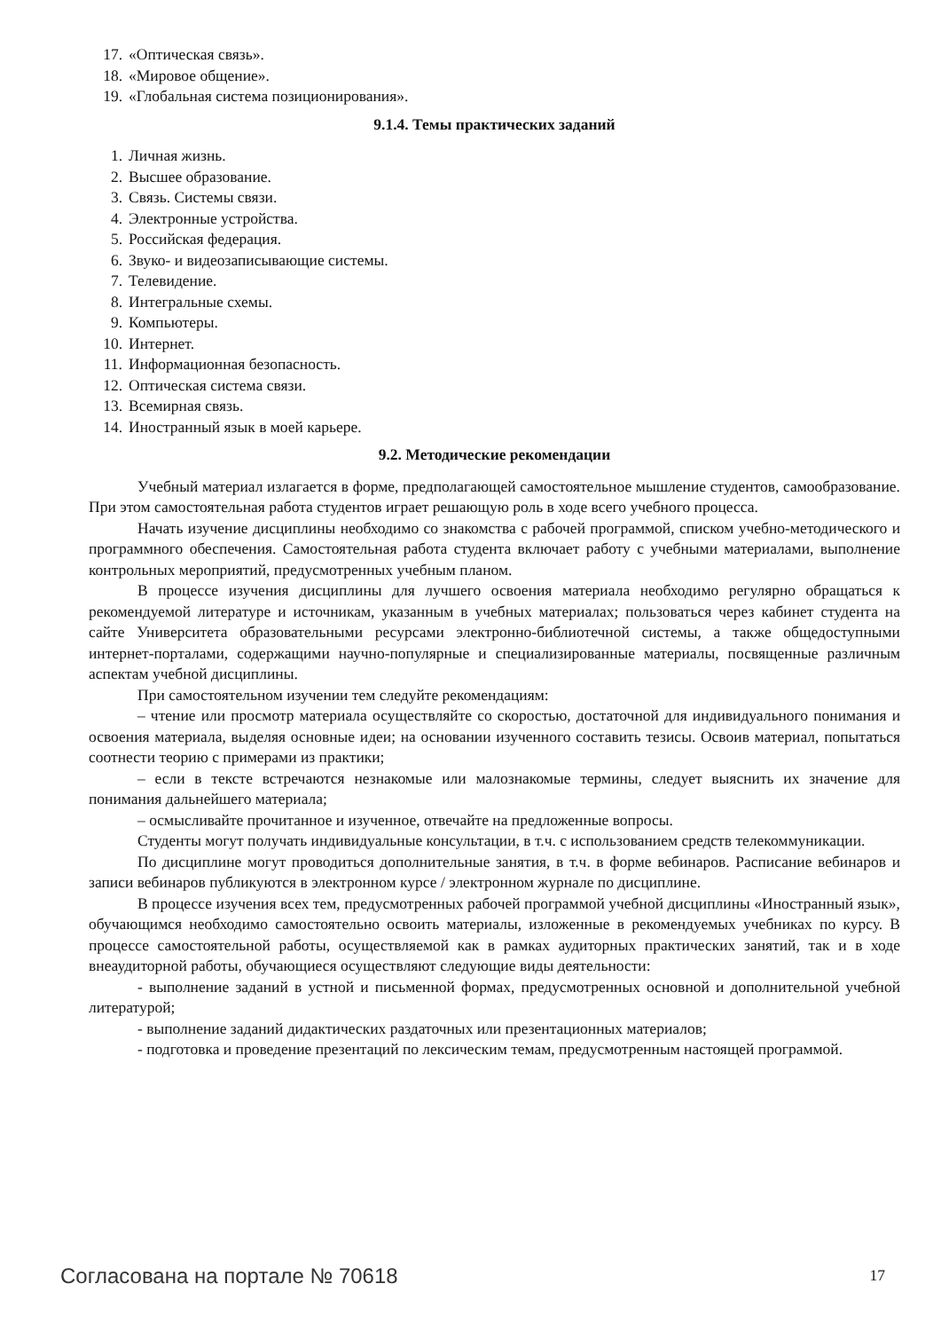17. «Оптическая связь».
18. «Мировое общение».
19. «Глобальная система позиционирования».
9.1.4. Темы практических заданий
1. Личная жизнь.
2. Высшее образование.
3. Связь. Системы связи.
4. Электронные устройства.
5. Российская федерация.
6. Звуко- и видеозаписывающие системы.
7. Телевидение.
8. Интегральные схемы.
9. Компьютеры.
10. Интернет.
11. Информационная безопасность.
12. Оптическая система связи.
13. Всемирная связь.
14. Иностранный язык в моей карьере.
9.2. Методические рекомендации
Учебный материал излагается в форме, предполагающей самостоятельное мышление студентов, самообразование. При этом самостоятельная работа студентов играет решающую роль в ходе всего учебного процесса.
Начать изучение дисциплины необходимо со знакомства с рабочей программой, списком учебно-методического и программного обеспечения. Самостоятельная работа студента включает работу с учебными материалами, выполнение контрольных мероприятий, предусмотренных учебным планом.
В процессе изучения дисциплины для лучшего освоения материала необходимо регулярно обращаться к рекомендуемой литературе и источникам, указанным в учебных материалах; пользоваться через кабинет студента на сайте Университета образовательными ресурсами электронно-библиотечной системы, а также общедоступными интернет-порталами, содержащими научно-популярные и специализированные материалы, посвященные различным аспектам учебной дисциплины.
При самостоятельном изучении тем следуйте рекомендациям:
– чтение или просмотр материала осуществляйте со скоростью, достаточной для индивидуального понимания и освоения материала, выделяя основные идеи; на основании изученного составить тезисы. Освоив материал, попытаться соотнести теорию с примерами из практики;
– если в тексте встречаются незнакомые или малознакомые термины, следует выяснить их значение для понимания дальнейшего материала;
– осмысливайте прочитанное и изученное, отвечайте на предложенные вопросы.
Студенты могут получать индивидуальные консультации, в т.ч. с использованием средств телекоммуникации.
По дисциплине могут проводиться дополнительные занятия, в т.ч. в форме вебинаров. Расписание вебинаров и записи вебинаров публикуются в электронном курсе / электронном журнале по дисциплине.
В процессе изучения всех тем, предусмотренных рабочей программой учебной дисциплины «Иностранный язык», обучающимся необходимо самостоятельно освоить материалы, изложенные в рекомендуемых учебниках по курсу. В процессе самостоятельной работы, осуществляемой как в рамках аудиторных практических занятий, так и в ходе внеаудиторной работы, обучающиеся осуществляют следующие виды деятельности:
- выполнение заданий в устной и письменной формах, предусмотренных основной и дополнительной учебной литературой;
- выполнение заданий дидактических раздаточных или презентационных материалов;
- подготовка и проведение презентаций по лексическим темам, предусмотренным настоящей программой.
Согласована на портале № 70618 17